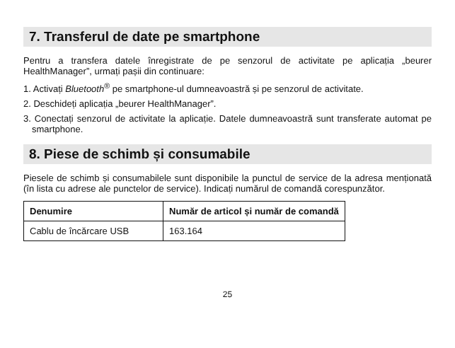7. Transferul de date pe smartphone
Pentru a transfera datele înregistrate de pe senzorul de activitate pe aplicația „beurer HealthManager”, urmați pașii din continuare:
1. Activați Bluetooth<sup>®</sup> pe smartphone-ul dumneavoastră și pe senzorul de activitate.
2. Deschideți aplicația „beurer HealthManager”.
3. Conectați senzorul de activitate la aplicație. Datele dumneavoastră sunt transferate automat pe smartphone.
8. Piese de schimb și consumabile
Piesele de schimb și consumabilele sunt disponibile la punctul de service de la adresa menționată (în lista cu adrese ale punctelor de service). Indicați numărul de comandă corespunzător.
| Denumire | Număr de articol și număr de comandă |
| --- | --- |
| Cablu de încărcare USB | 163.164 |
25